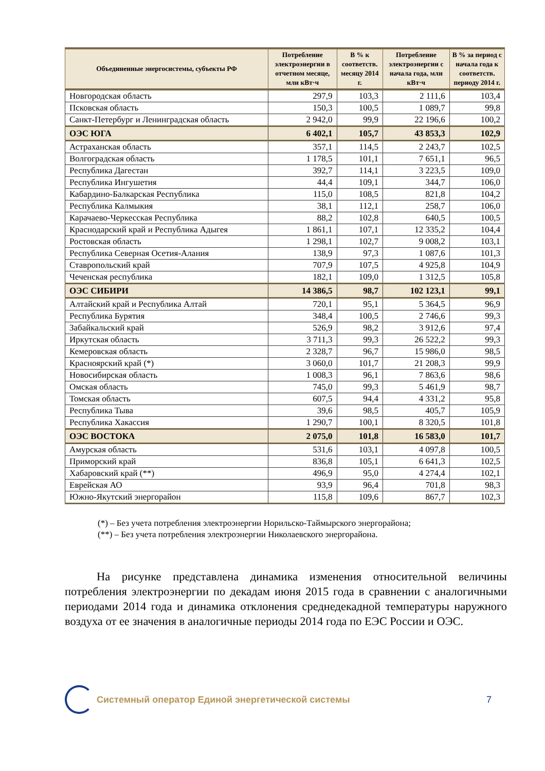| Объединенные энергосистемы, субъекты РФ | Потребление электроэнергии в отчетном месяце, млн кВт·ч | В % к соответств. месяцу 2014 г. | Потребление электроэнергии с начала года, млн кВт·ч | В % за период с начала года к соответств. периоду 2014 г. |
| --- | --- | --- | --- | --- |
| Новгородская область | 297,9 | 103,3 | 2 111,6 | 103,4 |
| Псковская область | 150,3 | 100,5 | 1 089,7 | 99,8 |
| Санкт-Петербург и Ленинградская область | 2 942,0 | 99,9 | 22 196,6 | 100,2 |
| ОЭС ЮГА | 6 402,1 | 105,7 | 43 853,3 | 102,9 |
| Астраханская область | 357,1 | 114,5 | 2 243,7 | 102,5 |
| Волгоградская область | 1 178,5 | 101,1 | 7 651,1 | 96,5 |
| Республика Дагестан | 392,7 | 114,1 | 3 223,5 | 109,0 |
| Республика Ингушетия | 44,4 | 109,1 | 344,7 | 106,0 |
| Кабардино-Балкарская Республика | 115,0 | 108,5 | 821,8 | 104,2 |
| Республика Калмыкия | 38,1 | 112,1 | 258,7 | 106,0 |
| Карачаево-Черкесская Республика | 88,2 | 102,8 | 640,5 | 100,5 |
| Краснодарский край и Республика Адыгея | 1 861,1 | 107,1 | 12 335,2 | 104,4 |
| Ростовская область | 1 298,1 | 102,7 | 9 008,2 | 103,1 |
| Республика Северная Осетия-Алания | 138,9 | 97,3 | 1 087,6 | 101,3 |
| Ставропольский край | 707,9 | 107,5 | 4 925,8 | 104,9 |
| Чеченская республика | 182,1 | 109,0 | 1 312,5 | 105,8 |
| ОЭС СИБИРИ | 14 386,5 | 98,7 | 102 123,1 | 99,1 |
| Алтайский край и Республика Алтай | 720,1 | 95,1 | 5 364,5 | 96,9 |
| Республика Бурятия | 348,4 | 100,5 | 2 746,6 | 99,3 |
| Забайкальский край | 526,9 | 98,2 | 3 912,6 | 97,4 |
| Иркутская область | 3 711,3 | 99,3 | 26 522,2 | 99,3 |
| Кемеровская область | 2 328,7 | 96,7 | 15 986,0 | 98,5 |
| Красноярский край (*) | 3 060,0 | 101,7 | 21 208,3 | 99,9 |
| Новосибирская область | 1 008,3 | 96,1 | 7 863,6 | 98,6 |
| Омская область | 745,0 | 99,3 | 5 461,9 | 98,7 |
| Томская область | 607,5 | 94,4 | 4 331,2 | 95,8 |
| Республика Тыва | 39,6 | 98,5 | 405,7 | 105,9 |
| Республика Хакассия | 1 290,7 | 100,1 | 8 320,5 | 101,8 |
| ОЭС ВОСТОКА | 2 075,0 | 101,8 | 16 583,0 | 101,7 |
| Амурская область | 531,6 | 103,1 | 4 097,8 | 100,5 |
| Приморский край | 836,8 | 105,1 | 6 641,3 | 102,5 |
| Хабаровский край (**) | 496,9 | 95,0 | 4 274,4 | 102,1 |
| Еврейская АО | 93,9 | 96,4 | 701,8 | 98,3 |
| Южно-Якутский энергорайон | 115,8 | 109,6 | 867,7 | 102,3 |
(*) – Без учета потребления электроэнергии Норильско-Таймырского энергорайона;
(**) – Без учета потребления электроэнергии Николаевского энергорайона.
На рисунке представлена динамика изменения относительной величины потребления электроэнергии по декадам июня 2015 года в сравнении с аналогичными периодами 2014 года и динамика отклонения среднедекадной температуры наружного воздуха от ее значения в аналогичные периоды 2014 года по ЕЭС России и ОЭС.
Системный оператор Единой энергетической системы
7